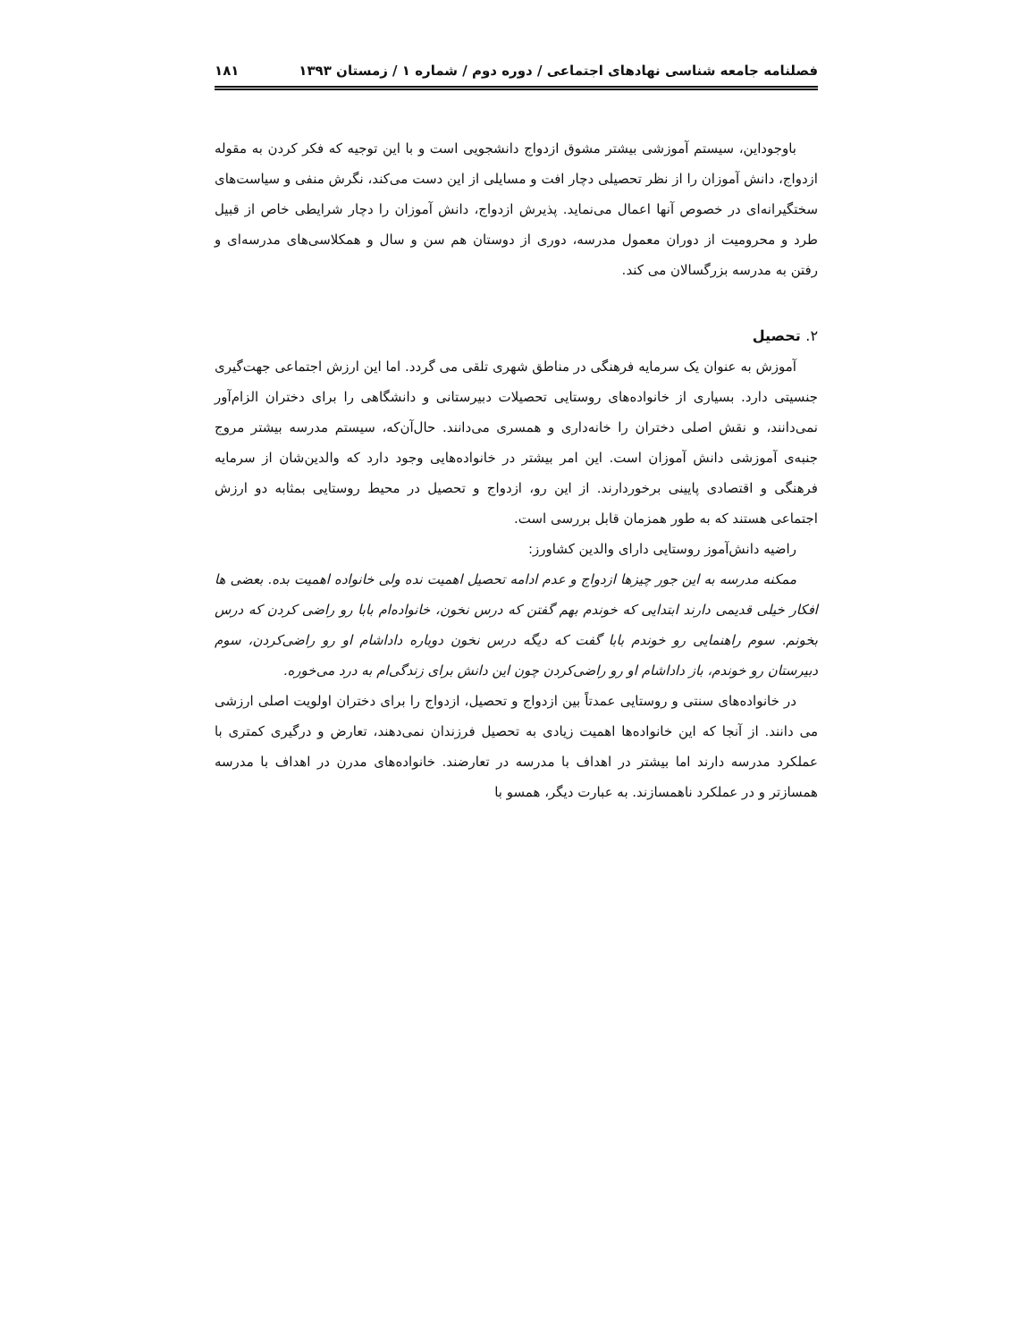فصلنامه جامعه شناسی نهادهای اجتماعی / دوره دوم / شماره ۱ / زمستان ۱۳۹۳ ۱۸۱
باوجوداین، سیستم آموزشی بیشتر مشوق ازدواج دانشجویی است و با این توجیه که فکر کردن به مقوله ازدواج، دانش آموزان را از نظر تحصیلی دچار افت و مسایلی از این دست می‌کند، نگرش منفی و سیاست‌های سختگیرانه‌ای در خصوص آنها اعمال می‌نماید. پذیرش ازدواج، دانش آموزان را دچار شرایطی خاص از قبیل طرد و محرومیت از دوران معمول مدرسه، دوری از دوستان هم سن و سال و همکلاسی‌های مدرسه‌ای و رفتن به مدرسه بزرگسالان می کند.
۲. تحصیل
آموزش به عنوان یک سرمایه فرهنگی در مناطق شهری تلقی می گردد. اما این ارزش اجتماعی جهت‌گیری جنسیتی دارد. بسیاری از خانواده‌های روستایی تحصیلات دبیرستانی و دانشگاهی را برای دختران الزام‌آور نمی‌دانند، و نقش اصلی دختران را خانه‌داری و همسری می‌دانند. حال‌آن‌که، سیستم مدرسه بیشتر مروج جنبه‌ی آموزشی دانش آموزان است. این امر بیشتر در خانواده‌هایی وجود دارد که والدین‌شان از سرمایه فرهنگی و اقتصادی پایینی برخوردارند. از این رو، ازدواج و تحصیل در محیط روستایی بمثابه دو ارزش اجتماعی هستند که به طور همزمان قابل بررسی است.
راضیه دانش‌آموز روستایی دارای والدین کشاورز:
ممکنه مدرسه به این جور چیزها ازدواج و عدم ادامه تحصیل اهمیت نده ولی خانواده اهمیت بده. بعضی ها افکار خیلی قدیمی دارند ابتدایی که خوندم بهم گفتن که درس نخون، خانواده‌ام بابا رو راضی کردن که درس بخونم. سوم راهنمایی رو خوندم بابا گفت که دیگه درس نخون دوباره داداشام او رو راضی‌کردن، سوم دبیرستان رو خوندم، باز داداشام او رو راضی‌کردن چون این دانش برای زندگی‌ام به درد می‌خوره.
در خانواده‌های سنتی و روستایی عمدتاً بین ازدواج و تحصیل، ازدواج را برای دختران اولویت اصلی ارزشی می دانند. از آنجا که این خانواده‌ها اهمیت زیادی به تحصیل فرزندان نمی‌دهند، تعارض و درگیری کمتری با عملکرد مدرسه دارند اما بیشتر در اهداف با مدرسه در تعارضند. خانواده‌های مدرن در اهداف با مدرسه همسازتر و در عملکرد ناهمسازند. به عبارت دیگر، همسو با